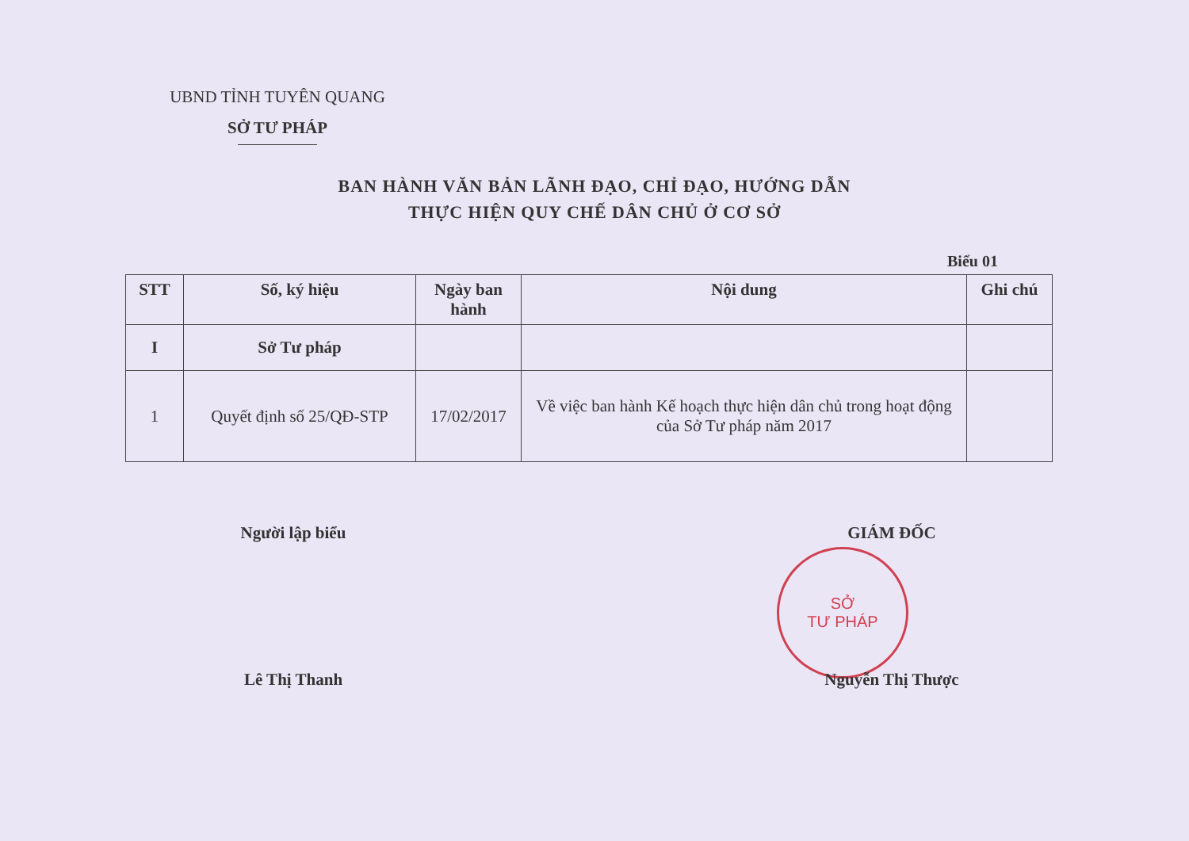UBND TỈNH TUYÊN QUANG
SỞ TƯ PHÁP
BAN HÀNH VĂN BẢN LÃNH ĐẠO, CHỈ ĐẠO, HƯỚNG DẪN
THỰC HIỆN QUY CHẾ DÂN CHỦ Ở CƠ SỞ
Biểu 01
| STT | Số, ký hiệu | Ngày ban hành | Nội dung | Ghi chú |
| --- | --- | --- | --- | --- |
| I | Sở Tư pháp | | | |
| 1 | Quyết định số 25/QĐ-STP | 17/02/2017 | Về việc ban hành Kế hoạch thực hiện dân chủ trong hoạt động của Sở Tư pháp năm 2017 | |
Người lập biểu
Lê Thị Thanh
SỞ
TƯ PHÁP
GIÁM ĐỐC
Nguyễn Thị Thược